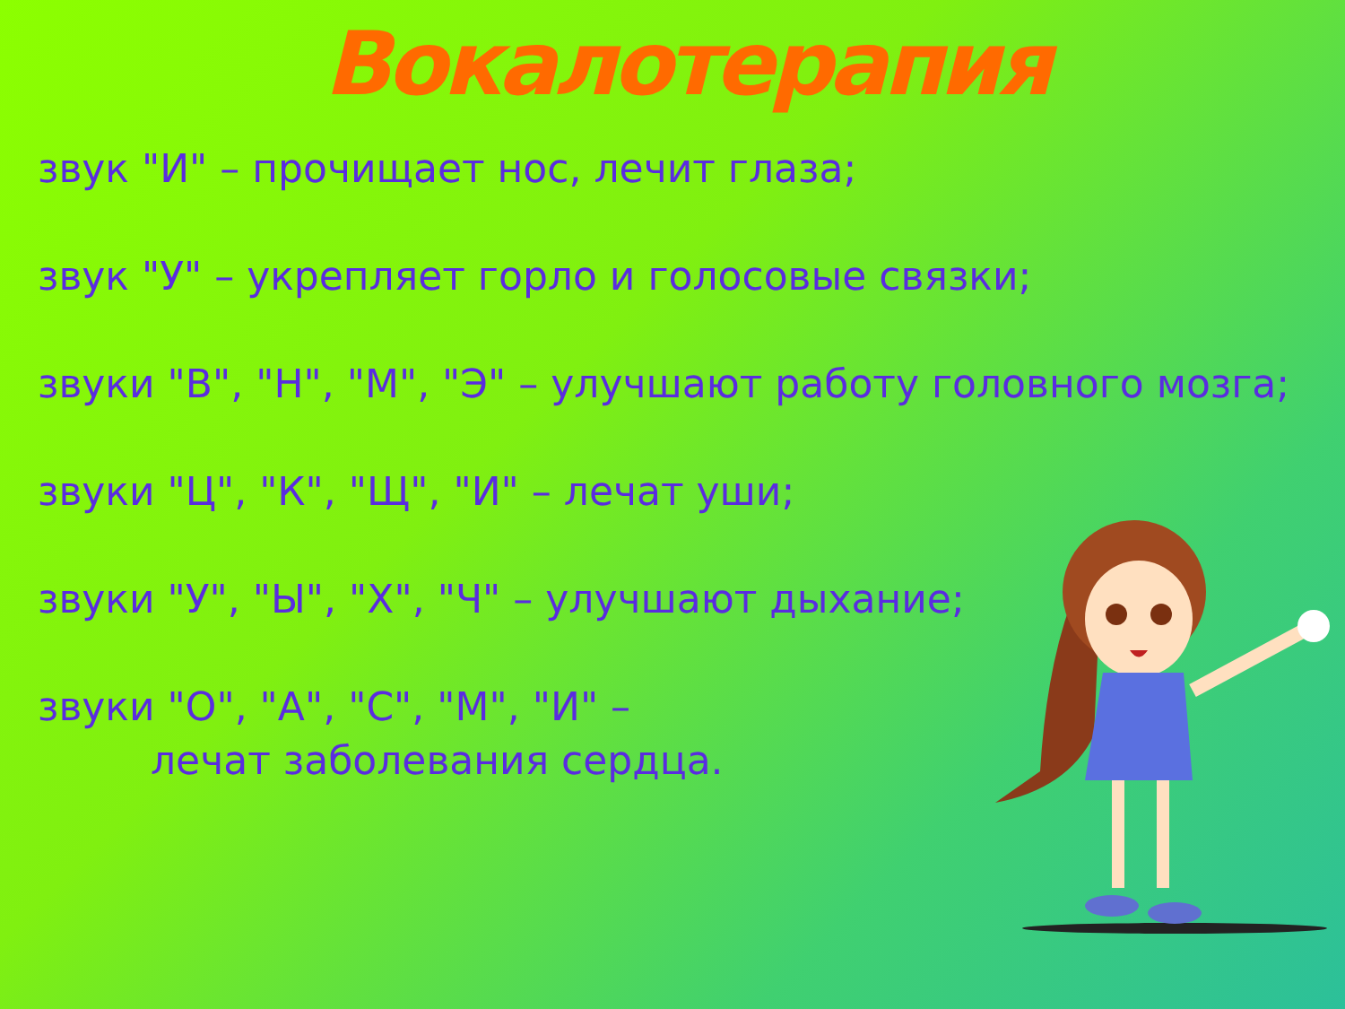Вокалотерапия
звук "И" – прочищает нос, лечит глаза;
звук "У" – укрепляет горло и голосовые связки;
звуки "В", "Н", "М", "Э" – улучшают работу головного мозга;
звуки "Ц", "К", "Щ", "И" – лечат уши;
звуки "У", "Ы", "Х", "Ч" – улучшают дыхание;
звуки "О", "А", "С", "М", "И" –
лечат заболевания сердца.